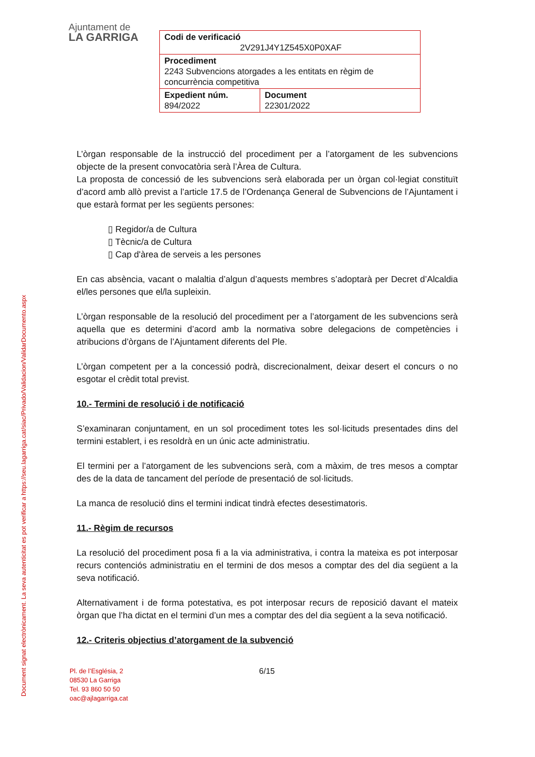Document signat electrònicament. La seva autenticitat es pot verificar a https://seu.lagarriga.cat/siac/Privado/Validacion/ValidarDocumento.aspx
Ajuntament de
LA GARRIGA
| Codi de verificació 2V291J4Y1Z545X0P0XAF | |
| Procediment 2243 Subvencions atorgades a les entitats en règim de concurrència competitiva | |
| Expedient núm. 894/2022 | Document 22301/2022 |
L’òrgan responsable de la instrucció del procediment per a l’atorgament de les subvencions objecte de la present convocatòria serà l’Àrea de Cultura.
La proposta de concessió de les subvencions serà elaborada per un òrgan col·legiat constituït d’acord amb allò previst a l’article 17.5 de l’Ordenança General de Subvencions de l’Ajuntament i que estarà format per les següents persones:
▯ Regidor/a de Cultura
▯ Tècnic/a de Cultura
▯ Cap d'àrea de serveis a les persones
En cas absència, vacant o malaltia d’algun d’aquests membres s’adoptarà per Decret d’Alcaldia el/les persones que el/la supleixin.
L’òrgan responsable de la resolució del procediment per a l’atorgament de les subvencions serà aquella que es determini d’acord amb la normativa sobre delegacions de competències i atribucions d’òrgans de l’Ajuntament diferents del Ple.
L’òrgan competent per a la concessió podrà, discrecionalment, deixar desert el concurs o no esgotar el crèdit total previst.
10.- Termini de resolució i de notificació
S’examinaran conjuntament, en un sol procediment totes les sol·licituds presentades dins del termini establert, i es resoldrà en un únic acte administratiu.
El termini per a l’atorgament de les subvencions serà, com a màxim, de tres mesos a comptar des de la data de tancament del període de presentació de sol·licituds.
La manca de resolució dins el termini indicat tindrà efectes desestimatoris.
11.- Règim de recursos
La resolució del procediment posa fi a la via administrativa, i contra la mateixa es pot interposar recurs contenciós administratiu en el termini de dos mesos a comptar des del dia següent a la seva notificació.
Alternativament i de forma potestativa, es pot interposar recurs de reposició davant el mateix òrgan que l’ha dictat en el termini d’un mes a comptar des del dia següent a la seva notificació.
12.- Criteris objectius d’atorgament de la subvenció
Pl. de l’Església, 2
08530 La Garriga
Tel. 93 860 50 50
oac@ajlagarriga.cat
6/15